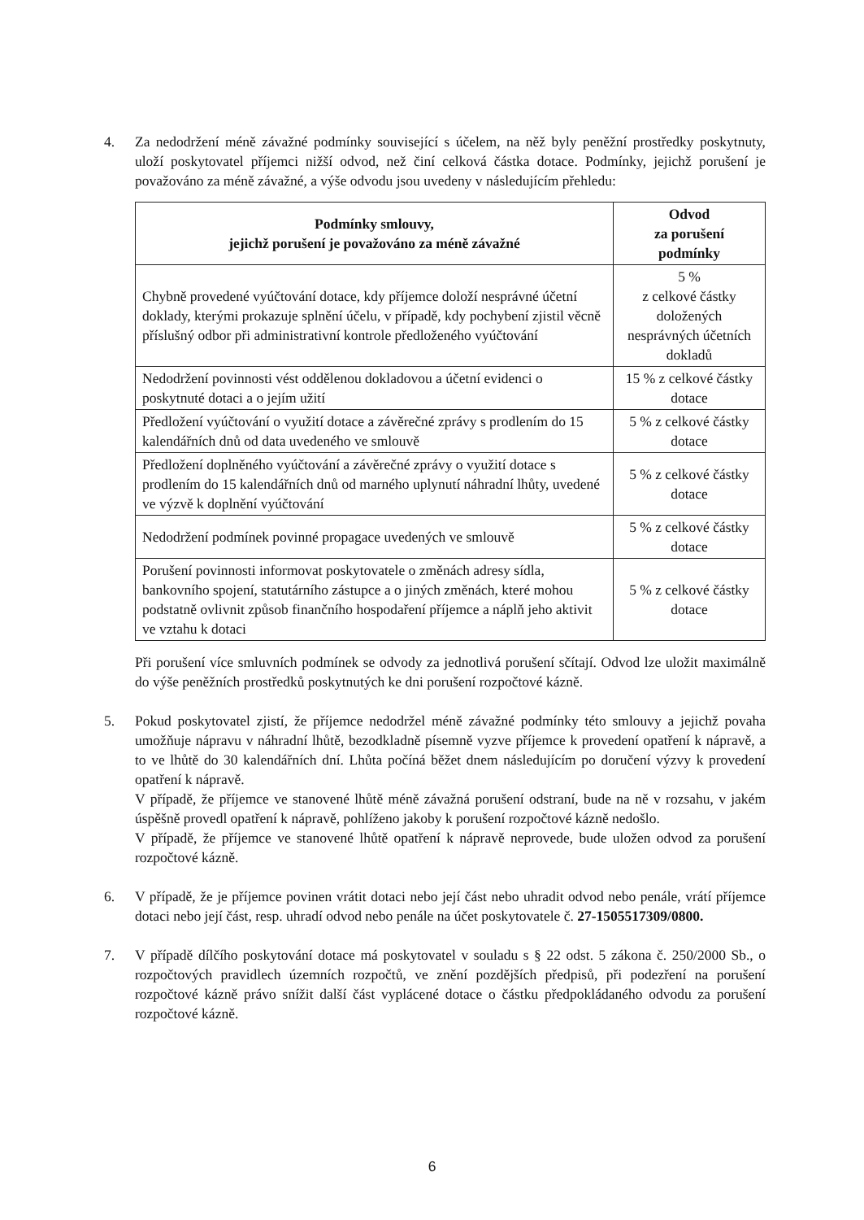4. Za nedodržení méně závažné podmínky související s účelem, na něž byly peněžní prostředky poskytnuty, uloží poskytovatel příjemci nižší odvod, než činí celková částka dotace. Podmínky, jejichž porušení je považováno za méně závažné, a výše odvodu jsou uvedeny v následujícím přehledu:
| Podmínky smlouvy, jejichž porušení je považováno za méně závažné | Odvod za porušení podmínky |
| --- | --- |
| Chybně provedené vyúčtování dotace, kdy příjemce doloží nesprávné účetní doklady, kterými prokazuje splnění účelu, v případě, kdy pochybení zjistil věcně příslušný odbor při administrativní kontrole předloženého vyúčtování | 5 % z celkové částky doložených nesprávných účetních dokladů |
| Nedodržení povinnosti vést oddělenou dokladovou a účetní evidenci o poskytnuté dotaci a o jejím užití | 15 % z celkové částky dotace |
| Předložení vyúčtování o využití dotace a závěrečné zprávy s prodlením do 15 kalendářních dnů od data uvedeného ve smlouvě | 5 % z celkové částky dotace |
| Předložení doplněného vyúčtování a závěrečné zprávy o využití dotace s prodlením do 15 kalendářních dnů od marného uplynutí náhradní lhůty, uvedené ve výzvě k doplnění vyúčtování | 5 % z celkové částky dotace |
| Nedodržení podmínek povinné propagace uvedených ve smlouvě | 5 % z celkové částky dotace |
| Porušení povinnosti informovat poskytovatele o změnách adresy sídla, bankovního spojení, statutárního zástupce a o jiných změnách, které mohou podstatně ovlivnit způsob finančního hospodaření příjemce a náplň jeho aktivit ve vztahu k dotaci | 5 % z celkové částky dotace |
Při porušení více smluvních podmínek se odvody za jednotlivá porušení sčítají. Odvod lze uložit maximálně do výše peněžních prostředků poskytnutých ke dni porušení rozpočtové kázně.
5. Pokud poskytovatel zjistí, že příjemce nedodržel méně závažné podmínky této smlouvy a jejichž povaha umožňuje nápravu v náhradní lhůtě, bezodkladně písemně vyzve příjemce k provedení opatření k nápravě, a to ve lhůtě do 30 kalendářních dní. Lhůta počíná běžet dnem následujícím po doručení výzvy k provedení opatření k nápravě.
V případě, že příjemce ve stanovené lhůtě méně závažná porušení odstraní, bude na ně v rozsahu, v jakém úspěšně provedl opatření k nápravě, pohlíženo jakoby k porušení rozpočtové kázně nedošlo.
V případě, že příjemce ve stanovené lhůtě opatření k nápravě neprovede, bude uložen odvod za porušení rozpočtové kázně.
6. V případě, že je příjemce povinen vrátit dotaci nebo její část nebo uhradit odvod nebo penále, vrátí příjemce dotaci nebo její část, resp. uhradí odvod nebo penále na účet poskytovatele č. 27-1505517309/0800.
7. V případě dílčího poskytování dotace má poskytovatel v souladu s § 22 odst. 5 zákona č. 250/2000 Sb., o rozpočtových pravidlech územních rozpočtů, ve znění pozdějších předpisů, při podezření na porušení rozpočtové kázně právo snížit další část vyplácené dotace o částku předpokládaného odvodu za porušení rozpočtové kázně.
6